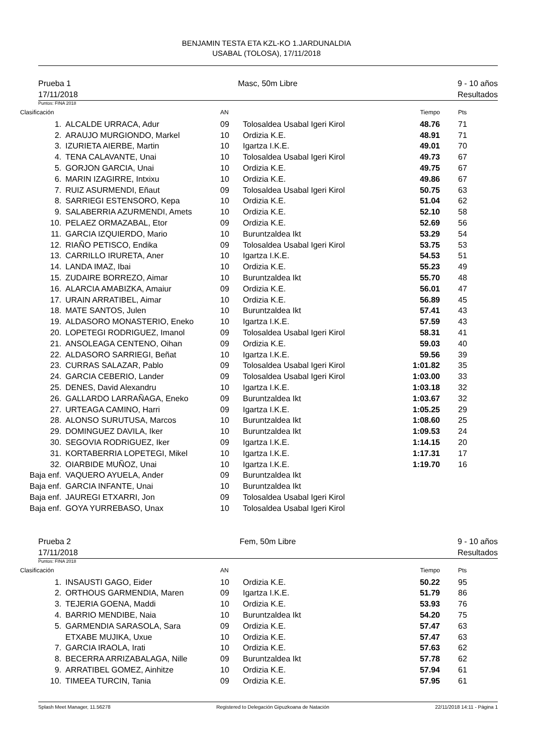BENJAMIN TESTA ETA KZL-KO 1.JARDUNALDIA
USABAL (TOLOSA), 17/11/2018
Prueba 1
17/11/2018 Masc, 50m Libre 9 - 10 años
Resultados
Puntos: FINA 2018
| Clasificación | | AN | | Tiempo | Pts |
| --- | --- | --- | --- | --- | --- |
| 1. | ALCALDE URRACA, Adur | 09 | Tolosaldea Usabal Igeri Kirol | 48.76 | 71 |
| 2. | ARAUJO MURGIONDO, Markel | 10 | Ordizia K.E. | 48.91 | 71 |
| 3. | IZURIETA AIERBE, Martin | 10 | Igartza I.K.E. | 49.01 | 70 |
| 4. | TENA CALAVANTE, Unai | 10 | Tolosaldea Usabal Igeri Kirol | 49.73 | 67 |
| 5. | GORJON GARCIA, Unai | 10 | Ordizia K.E. | 49.75 | 67 |
| 6. | MARIN IZAGIRRE, Intxixu | 10 | Ordizia K.E. | 49.86 | 67 |
| 7. | RUIZ ASURMENDI, Eñaut | 09 | Tolosaldea Usabal Igeri Kirol | 50.75 | 63 |
| 8. | SARRIEGI ESTENSORO, Kepa | 10 | Ordizia K.E. | 51.04 | 62 |
| 9. | SALABERRIA AZURMENDI, Amets | 10 | Ordizia K.E. | 52.10 | 58 |
| 10. | PELAEZ ORMAZABAL, Etor | 09 | Ordizia K.E. | 52.69 | 56 |
| 11. | GARCIA IZQUIERDO, Mario | 10 | Buruntzaldea Ikt | 53.29 | 54 |
| 12. | RIAÑO PETISCO, Endika | 09 | Tolosaldea Usabal Igeri Kirol | 53.75 | 53 |
| 13. | CARRILLO IRURETA, Aner | 10 | Igartza I.K.E. | 54.53 | 51 |
| 14. | LANDA IMAZ, Ibai | 10 | Ordizia K.E. | 55.23 | 49 |
| 15. | ZUDAIRE BORREZO, Aimar | 10 | Buruntzaldea Ikt | 55.70 | 48 |
| 16. | ALARCIA AMABIZKA, Amaiur | 09 | Ordizia K.E. | 56.01 | 47 |
| 17. | URAIN ARRATIBEL, Aimar | 10 | Ordizia K.E. | 56.89 | 45 |
| 18. | MATE SANTOS, Julen | 10 | Buruntzaldea Ikt | 57.41 | 43 |
| 19. | ALDASORO MONASTERIO, Eneko | 10 | Igartza I.K.E. | 57.59 | 43 |
| 20. | LOPETEGI RODRIGUEZ, Imanol | 09 | Tolosaldea Usabal Igeri Kirol | 58.31 | 41 |
| 21. | ANSOLEAGA CENTENO, Oihan | 09 | Ordizia K.E. | 59.03 | 40 |
| 22. | ALDASORO SARRIEGI, Beñat | 10 | Igartza I.K.E. | 59.56 | 39 |
| 23. | CURRAS SALAZAR, Pablo | 09 | Tolosaldea Usabal Igeri Kirol | 1:01.82 | 35 |
| 24. | GARCIA CEBERIO, Lander | 09 | Tolosaldea Usabal Igeri Kirol | 1:03.00 | 33 |
| 25. | DENES, David Alexandru | 10 | Igartza I.K.E. | 1:03.18 | 32 |
| 26. | GALLARDO LARRAÑAGA, Eneko | 09 | Buruntzaldea Ikt | 1:03.67 | 32 |
| 27. | URTEAGA CAMINO, Harri | 09 | Igartza I.K.E. | 1:05.25 | 29 |
| 28. | ALONSO SURUTUSA, Marcos | 10 | Buruntzaldea Ikt | 1:08.60 | 25 |
| 29. | DOMINGUEZ DAVILA, Iker | 10 | Buruntzaldea Ikt | 1:09.53 | 24 |
| 30. | SEGOVIA RODRIGUEZ, Iker | 09 | Igartza I.K.E. | 1:14.15 | 20 |
| 31. | KORTABERRIA LOPETEGI, Mikel | 10 | Igartza I.K.E. | 1:17.31 | 17 |
| 32. | OIARBIDE MUÑOZ, Unai | 10 | Igartza I.K.E. | 1:19.70 | 16 |
| Baja enf. | VAQUERO AYUELA, Ander | 09 | Buruntzaldea Ikt | | |
| Baja enf. | GARCIA INFANTE, Unai | 10 | Buruntzaldea Ikt | | |
| Baja enf. | JAUREGI ETXARRI, Jon | 09 | Tolosaldea Usabal Igeri Kirol | | |
| Baja enf. | GOYA YURREBASO, Unax | 10 | Tolosaldea Usabal Igeri Kirol | | |
Prueba 2
17/11/2018 Fem, 50m Libre 9 - 10 años
Resultados
Puntos: FINA 2018
| Clasificación | | AN | | Tiempo | Pts |
| --- | --- | --- | --- | --- | --- |
| 1. | INSAUSTI GAGO, Eider | 10 | Ordizia K.E. | 50.22 | 95 |
| 2. | ORTHOUS GARMENDIA, Maren | 09 | Igartza I.K.E. | 51.79 | 86 |
| 3. | TEJERIA GOENA, Maddi | 10 | Ordizia K.E. | 53.93 | 76 |
| 4. | BARRIO MENDIBE, Naia | 10 | Buruntzaldea Ikt | 54.20 | 75 |
| 5. | GARMENDIA SARASOLA, Sara | 09 | Ordizia K.E. | 57.47 | 63 |
| | ETXABE MUJIKA, Uxue | 10 | Ordizia K.E. | 57.47 | 63 |
| 7. | GARCIA IRAOLA, Irati | 10 | Ordizia K.E. | 57.63 | 62 |
| 8. | BECERRA ARRIZABALAGA, Nille | 09 | Buruntzaldea Ikt | 57.78 | 62 |
| 9. | ARRATIBEL GOMEZ, Ainhitze | 10 | Ordizia K.E. | 57.94 | 61 |
| 10. | TIMEEA TURCIN, Tania | 09 | Ordizia K.E. | 57.95 | 61 |
Splash Meet Manager, 11.56278 Registered to Delegación Gipuzkoana de Natación 22/11/2018 14:11 - Página 1